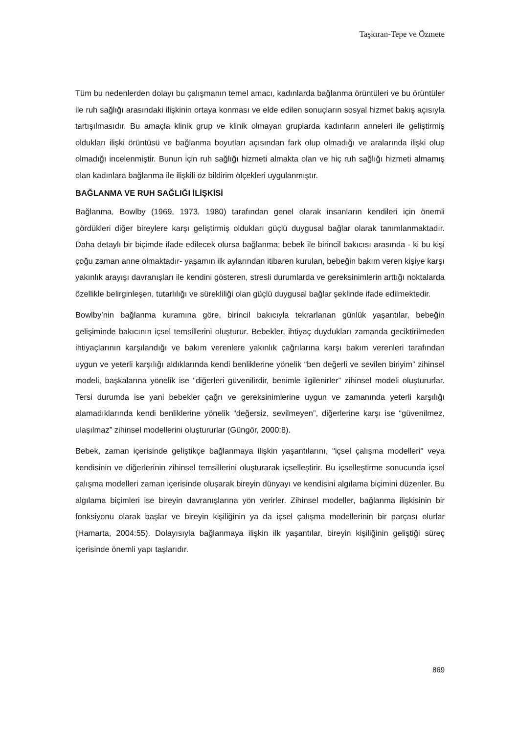Taşkıran-Tepe ve Özmete
Tüm bu nedenlerden dolayı bu çalışmanın temel amacı, kadınlarda bağlanma örüntüleri ve bu örüntüler ile ruh sağlığı arasındaki ilişkinin ortaya konması ve elde edilen sonuçların sosyal hizmet bakış açısıyla tartışılmasıdır. Bu amaçla klinik grup ve klinik olmayan gruplarda kadınların anneleri ile geliştirmiş oldukları ilişki örüntüsü ve bağlanma boyutları açısından fark olup olmadığı ve aralarında ilişki olup olmadığı incelenmiştir. Bunun için ruh sağlığı hizmeti almakta olan ve hiç ruh sağlığı hizmeti almamış olan kadınlara bağlanma ile ilişkili öz bildirim ölçekleri uygulanmıştır.
BAĞLANMA VE RUH SAĞLIĞI İLİŞKİSİ
Bağlanma, Bowlby (1969, 1973, 1980) tarafından genel olarak insanların kendileri için önemli gördükleri diğer bireylere karşı geliştirmiş oldukları güçlü duygusal bağlar olarak tanımlanmaktadır. Daha detaylı bir biçimde ifade edilecek olursa bağlanma; bebek ile birincil bakıcısı arasında - ki bu kişi çoğu zaman anne olmaktadır- yaşamın ilk aylarından itibaren kurulan, bebeğin bakım veren kişiye karşı yakınlık arayışı davranışları ile kendini gösteren, stresli durumlarda ve gereksinimlerin arttığı noktalarda özellikle belirginleşen, tutarlılığı ve sürekliliği olan güçlü duygusal bağlar şeklinde ifade edilmektedir.
Bowlby’nin bağlanma kuramına göre, birincil bakıcıyla tekrarlanan günlük yaşantılar, bebeğin gelişiminde bakıcının içsel temsillerini oluşturur. Bebekler, ihtiyaç duydukları zamanda geciktirilmeden ihtiyaçlarının karşılandığı ve bakım verenlere yakınlık çağrılarına karşı bakım verenleri tarafından uygun ve yeterli karşılığı aldıklarında kendi benliklerine yönelik “ben değerli ve sevilen biriyim” zihinsel modeli, başkalarına yönelik ise “diğerleri güvenilirdir, benimle ilgilenirler” zihinsel modeli oluştururlar. Tersi durumda ise yani bebekler çağrı ve gereksinimlerine uygun ve zamanında yeterli karşılığı alamadıklarında kendi benliklerine yönelik “değersiz, sevilmeyen”, diğerlerine karşı ise “güvenilmez, ulaşılmaz” zihinsel modellerini oluştururlar (Güngör, 2000:8).
Bebek, zaman içerisinde geliştikçe bağlanmaya ilişkin yaşantılarını, "içsel çalışma modelleri" veya kendisinin ve diğerlerinin zihinsel temsillerini oluşturarak içselleştirir. Bu içselleştirme sonucunda içsel çalışma modelleri zaman içerisinde oluşarak bireyin dünyayı ve kendisini algılama biçimini düzenler. Bu algılama biçimleri ise bireyin davranışlarına yön verirler. Zihinsel modeller, bağlanma ilişkisinin bir fonksiyonu olarak başlar ve bireyin kişiliğinin ya da içsel çalışma modellerinin bir parçası olurlar (Hamarta, 2004:55). Dolayısıyla bağlanmaya ilişkin ilk yaşantılar, bireyin kişiliğinin geliştiği süreç içerisinde önemli yapı taşlarıdır.
869